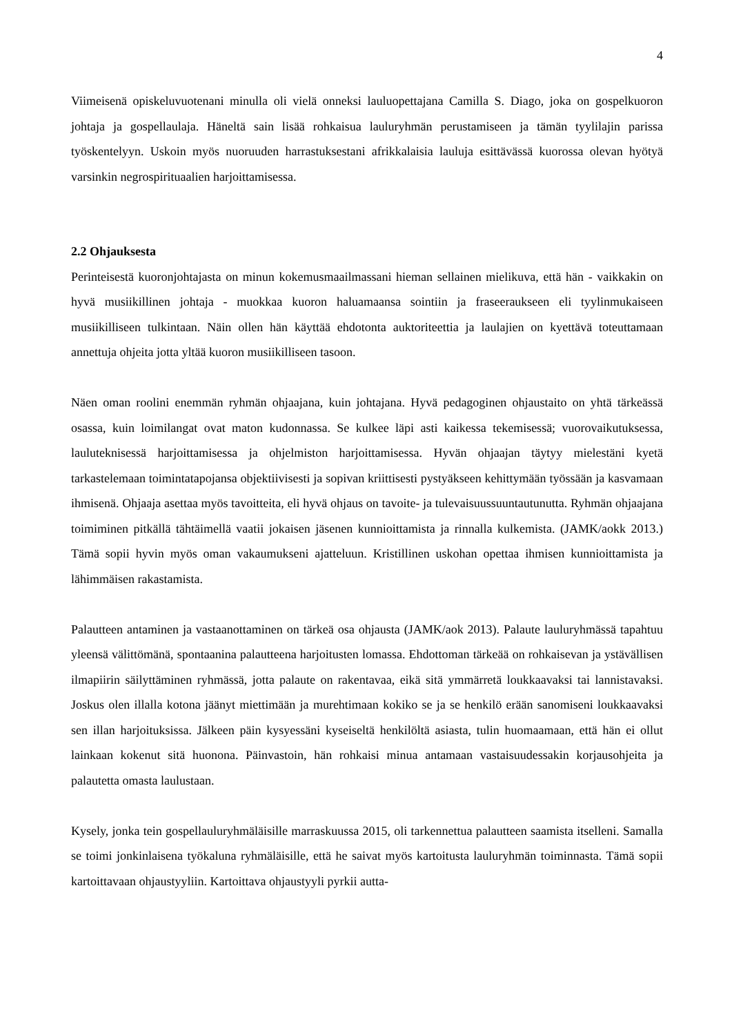4
Viimeisenä opiskeluvuotenani minulla oli vielä onneksi lauluopettajana Camilla S. Diago, joka on gospelkuoron johtaja ja gospellaulaja. Häneltä sain lisää rohkaisua lauluryhmän perustamiseen ja tämän tyylilajin parissa työskentelyyn. Uskoin myös nuoruuden harrastuksestani afrikkalaisia lauluja esittävässä kuorossa olevan hyötyä varsinkin negrospirituaalien harjoittamisessa.
2.2 Ohjauksesta
Perinteisestä kuoronjohtajasta on minun kokemusmaailmassani hieman sellainen mielikuva, että hän - vaikkakin on hyvä musiikillinen johtaja - muokkaa kuoron haluamaansa sointiin ja fraseeraukseen eli tyylinmukaiseen musiikilliseen tulkintaan. Näin ollen hän käyttää ehdotonta auktoriteettia ja laulajien on kyettävä toteuttamaan annettuja ohjeita jotta yltää kuoron musiikilliseen tasoon.
Näen oman roolini enemmän ryhmän ohjaajana, kuin johtajana. Hyvä pedagoginen ohjaustaito on yhtä tärkeässä osassa, kuin loimilangat ovat maton kudonnassa. Se kulkee läpi asti kaikessa tekemisessä; vuorovaikutuksessa, lauluteknisessä harjoittamisessa ja ohjelmiston harjoittamisessa. Hyvän ohjaajan täytyy mielestäni kyetä tarkastelemaan toimintatapojansa objektiivisesti ja sopivan kriittisesti pystyäkseen kehittymään työssään ja kasvamaan ihmisenä. Ohjaaja asettaa myös tavoitteita, eli hyvä ohjaus on tavoite- ja tulevaisuussuuntautunutta. Ryhmän ohjaajana toimiminen pitkällä tähtäimellä vaatii jokaisen jäsenen kunnioittamista ja rinnalla kulkemista. (JAMK/aokk 2013.) Tämä sopii hyvin myös oman vakaumukseni ajatteluun. Kristillinen uskohan opettaa ihmisen kunnioittamista ja lähimmäisen rakastamista.
Palautteen antaminen ja vastaanottaminen on tärkeä osa ohjausta (JAMK/aok 2013). Palaute lauluryhmässä tapahtuu yleensä välittömänä, spontaanina palautteena harjoitusten lomassa. Ehdottoman tärkeää on rohkaisevan ja ystävällisen ilmapiirin säilyttäminen ryhmässä, jotta palaute on rakentavaa, eikä sitä ymmärretä loukkaavaksi tai lannistavaksi. Joskus olen illalla kotona jäänyt miettimään ja murehtimaan kokiko se ja se henkilö erään sanomiseni loukkaavaksi sen illan harjoituksissa. Jälkeen päin kysyessäni kyseiseltä henkilöltä asiasta, tulin huomaamaan, että hän ei ollut lainkaan kokenut sitä huonona. Päinvastoin, hän rohkaisi minua antamaan vastaisuudessakin korjausohjeita ja palautetta omasta laulustaan.
Kysely, jonka tein gospellauluryhmäläisille marraskuussa 2015, oli tarkennettua palautteen saamista itselleni. Samalla se toimi jonkinlaisena työkaluna ryhmäläisille, että he saivat myös kartoitusta lauluryhmän toiminnasta. Tämä sopii kartoittavaan ohjaustyyliin. Kartoittava ohjaustyyli pyrkii autta-